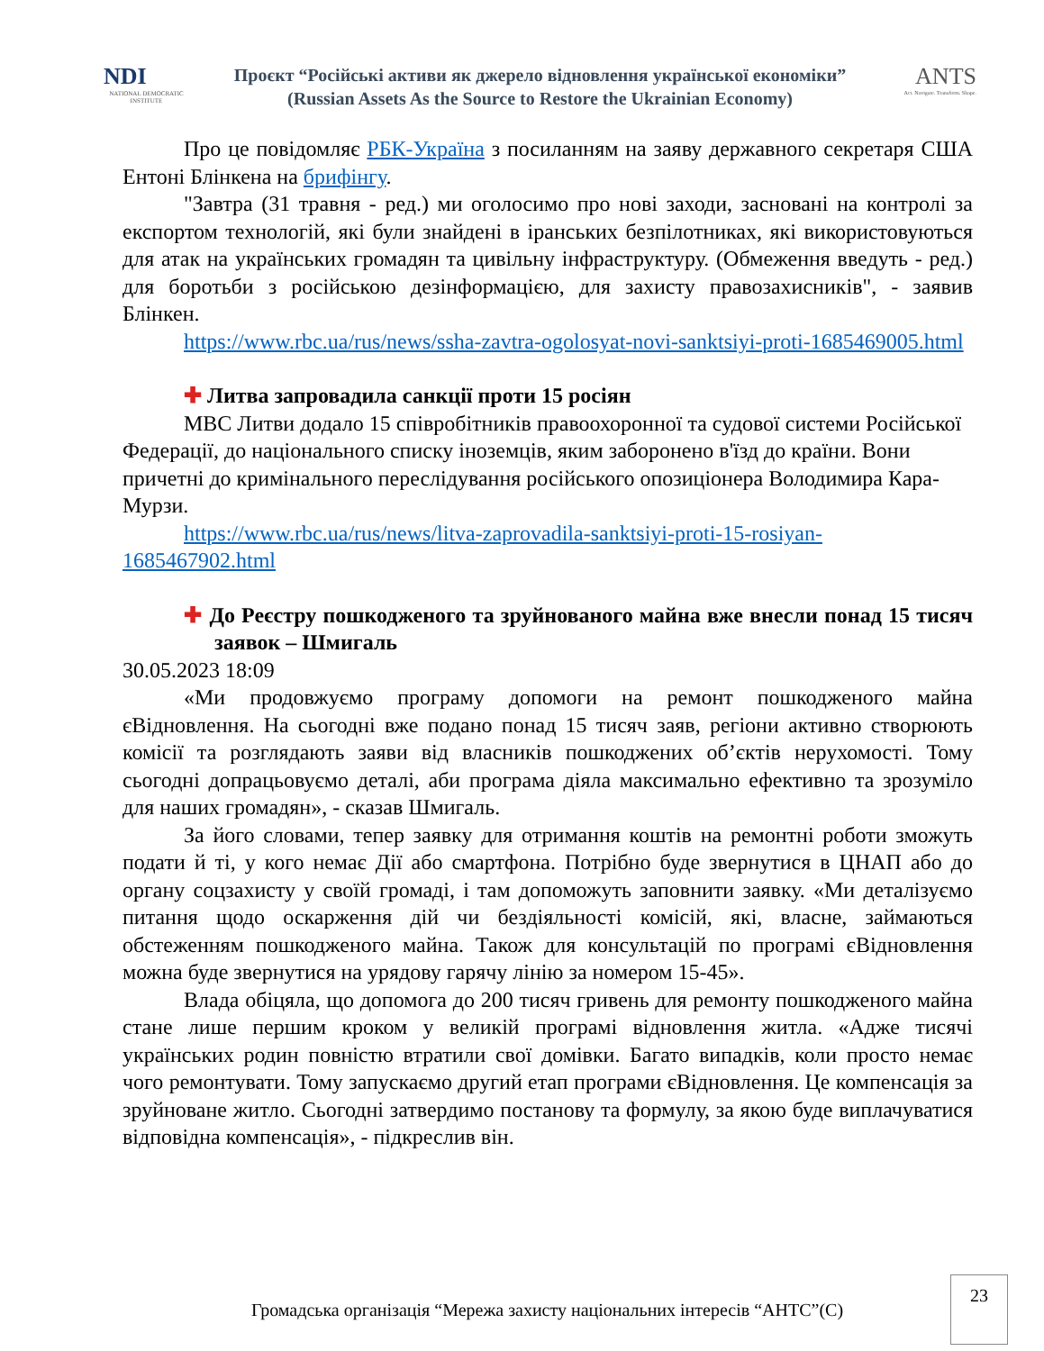NDI
NATIONAL DEMOCRATIC INSTITUTE
Проєкт “Російські активи як джерело відновлення української економіки”
(Russian Assets As the Source to Restore the Ukrainian Economy)
ANTS
Act. Navigate. Transform. Shape.
Про це повідомляє РБК-Україна з посиланням на заяву державного секретаря США Ентоні Блінкена на брифінгу.
"Завтра (31 травня - ред.) ми оголосимо про нові заходи, засновані на контролі за експортом технологій, які були знайдені в іранських безпілотниках, які використовуються для атак на українських громадян та цивільну інфраструктуру. (Обмеження введуть - ред.) для боротьби з російською дезінформацією, для захисту правозахисників", - заявив Блінкен.
https://www.rbc.ua/rus/news/ssha-zavtra-ogolosyat-novi-sanktsiyi-proti-1685469005.html
✚ Литва запровадила санкції проти 15 росіян
МВС Литви додало 15 співробітників правоохоронної та судової системи Російської Федерації, до національного списку іноземців, яким заборонено в'їзд до країни. Вони причетні до кримінального переслідування російського опозиціонера Володимира Кара-Мурзи.
https://www.rbc.ua/rus/news/litva-zaprovadila-sanktsiyi-proti-15-rosiyan-1685467902.html
✚ До Реєстру пошкодженого та зруйнованого майна вже внесли понад 15 тисяч заявок – Шмигаль
30.05.2023 18:09
«Ми продовжуємо програму допомоги на ремонт пошкодженого майна єВідновлення. На сьогодні вже подано понад 15 тисяч заяв, регіони активно створюють комісії та розглядають заяви від власників пошкоджених об’єктів нерухомості. Тому сьогодні допрацьовуємо деталі, аби програма діяла максимально ефективно та зрозуміло для наших громадян», - сказав Шмигаль.
За його словами, тепер заявку для отримання коштів на ремонтні роботи зможуть подати й ті, у кого немає Дії або смартфона. Потрібно буде звернутися в ЦНАП або до органу соцзахисту у своїй громаді, і там допоможуть заповнити заявку. «Ми деталізуємо питання щодо оскарження дій чи бездіяльності комісій, які, власне, займаються обстеженням пошкодженого майна. Також для консультацій по програмі єВідновлення можна буде звернутися на урядову гарячу лінію за номером 15-45».
Влада обіцяла, що допомога до 200 тисяч гривень для ремонту пошкодженого майна стане лише першим кроком у великій програмі відновлення житла. «Адже тисячі українських родин повністю втратили свої домівки. Багато випадків, коли просто немає чого ремонтувати. Тому запускаємо другий етап програми єВідновлення. Це компенсація за зруйноване житло. Сьогодні затвердимо постанову та формулу, за якою буде виплачуватися відповідна компенсація», - підкреслив він.
Громадська організація “Мережа захисту національних інтересів “АНТС”(С)
23